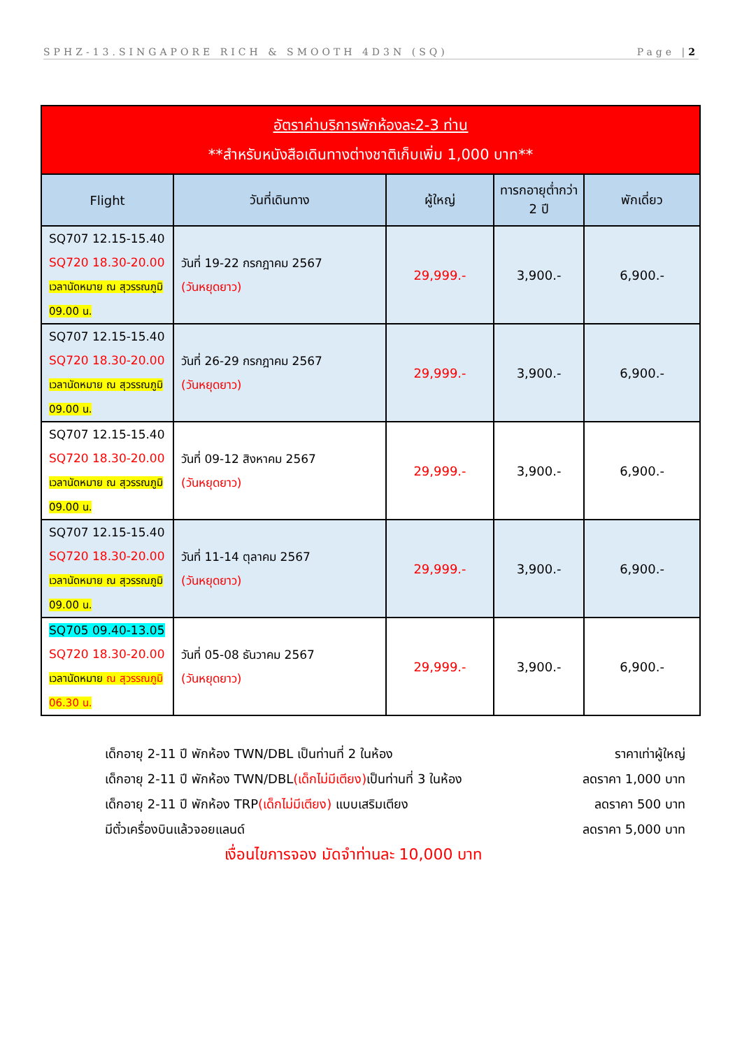SPHZ-13.SINGAPORE RICH & SMOOTH 4D3N (SQ) Page |2
| อัตราค่าบริการพักห้องละ2-3 ท่าน **สำหรับหนังสือเดินทางต่างชาติเก็บเพิ่ม 1,000 บาท** | | | | |
| --- | --- | --- | --- | --- |
| Flight | วันที่เดินทาง | ผู้ใหญ่ | ทารกอายุต่ำกว่า 2 ปี | พักเดี่ยว |
| SQ707 12.15-15.40 SQ720 18.30-20.00 เวลานัดหมาย ณ สุวรรณภูมิ 09.00 น. | วันที่ 19-22 กรกฎาคม 2567 (วันหยุดยาว) | 29,999.- | 3,900.- | 6,900.- |
| SQ707 12.15-15.40 SQ720 18.30-20.00 เวลานัดหมาย ณ สุวรรณภูมิ 09.00 น. | วันที่ 26-29 กรกฎาคม 2567 (วันหยุดยาว) | 29,999.- | 3,900.- | 6,900.- |
| SQ707 12.15-15.40 SQ720 18.30-20.00 เวลานัดหมาย ณ สุวรรณภูมิ 09.00 น. | วันที่ 09-12 สิงหาคม 2567 (วันหยุดยาว) | 29,999.- | 3,900.- | 6,900.- |
| SQ707 12.15-15.40 SQ720 18.30-20.00 เวลานัดหมาย ณ สุวรรณภูมิ 09.00 น. | วันที่ 11-14 ตุลาคม 2567 (วันหยุดยาว) | 29,999.- | 3,900.- | 6,900.- |
| SQ705 09.40-13.05 SQ720 18.30-20.00 เวลานัดหมาย ณ สุวรรณภูมิ 06.30 น. | วันที่ 05-08 ธันวาคม 2567 (วันหยุดยาว) | 29,999.- | 3,900.- | 6,900.- |
เด็กอายุ 2-11 ปี พักห้อง TWN/DBL เป็นท่านที่ 2 ในห้อง ราคาเท่าผู้ใหญ่
เด็กอายุ 2-11 ปี พักห้อง TWN/DBL(เด็กไม่มีเตียง) เป็นท่านที่ 3 ในห้อง ลดราคา 1,000 บาท
เด็กอายุ 2-11 ปี พักห้อง TRP(เด็กไม่มีเตียง) แบบเสริมเตียง ลดราคา 500 บาท
มีตั๋วเครื่องบินแล้วจอยแลนด์ ลดราคา 5,000 บาท
เงื่อนไขการจอง มัดจำท่านละ 10,000 บาท